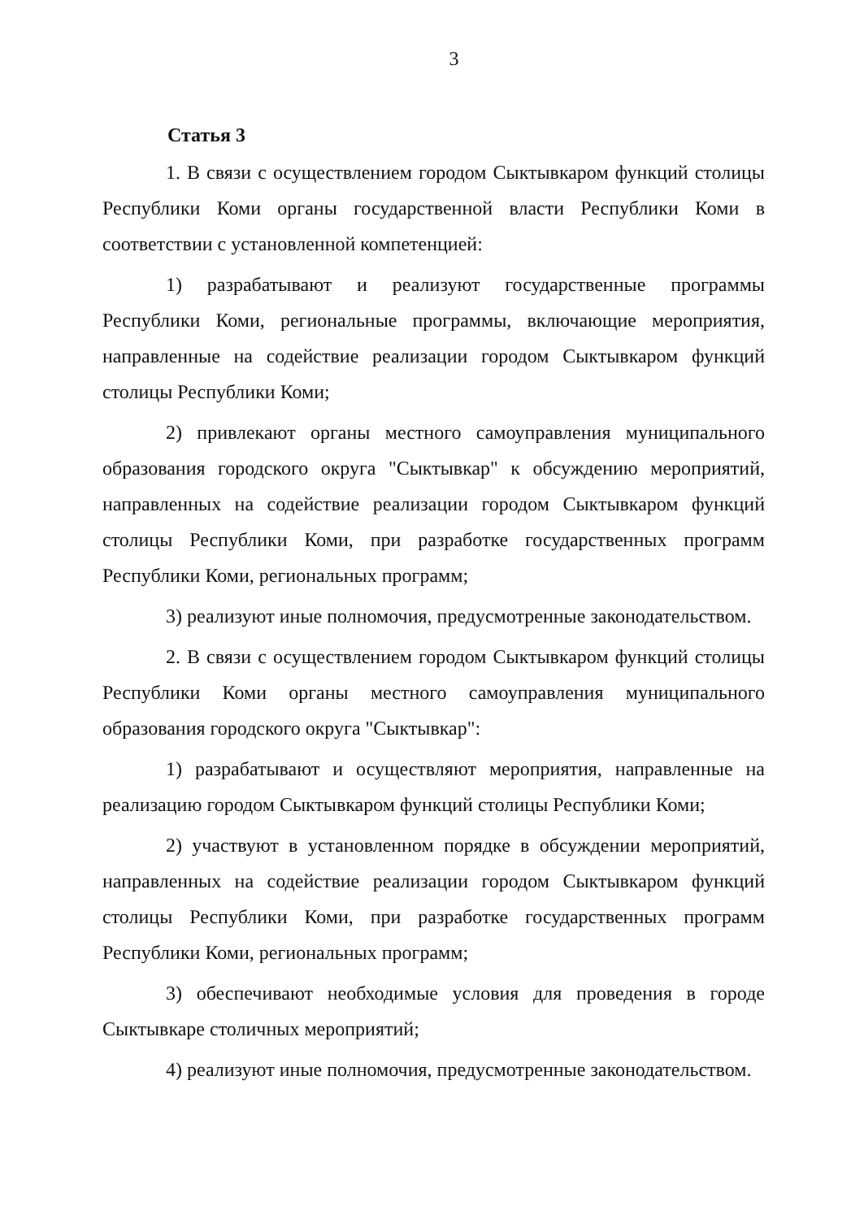3
Статья 3
1. В связи с осуществлением городом Сыктывкаром функций столицы Республики Коми органы государственной власти Республики Коми в соответствии с установленной компетенцией:
1) разрабатывают и реализуют государственные программы Республики Коми, региональные программы, включающие мероприятия, направленные на содействие реализации городом Сыктывкаром функций столицы Республики Коми;
2) привлекают органы местного самоуправления муниципального образования городского округа "Сыктывкар" к обсуждению мероприятий, направленных на содействие реализации городом Сыктывкаром функций столицы Республики Коми, при разработке государственных программ Республики Коми, региональных программ;
3) реализуют иные полномочия, предусмотренные законодательством.
2. В связи с осуществлением городом Сыктывкаром функций столицы Республики Коми органы местного самоуправления муниципального образования городского округа "Сыктывкар":
1) разрабатывают и осуществляют мероприятия, направленные на реализацию городом Сыктывкаром функций столицы Республики Коми;
2) участвуют в установленном порядке в обсуждении мероприятий, направленных на содействие реализации городом Сыктывкаром функций столицы Республики Коми, при разработке государственных программ Республики Коми, региональных программ;
3) обеспечивают необходимые условия для проведения в городе Сыктывкаре столичных мероприятий;
4) реализуют иные полномочия, предусмотренные законодательством.